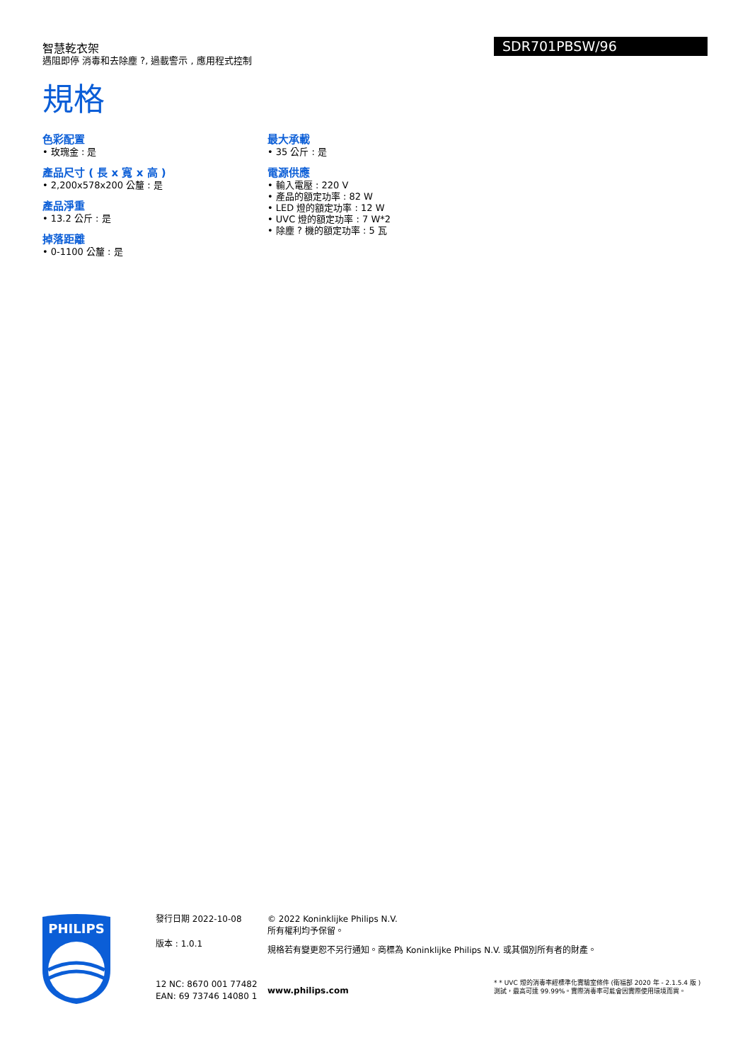智慧乾衣架
遇阻即停 消毒和去除塵 ?, 過載警示 , 應用程式控制
SDR701PBSW/96
規格
色彩配置
• 玫瑰金 : 是
產品尺寸 ( 長 x 寬 x 高 )
• 2,200x578x200 公釐 : 是
產品淨重
• 13.2 公斤 : 是
掉落距離
• 0-1100 公釐 : 是
最大承載
• 35 公斤 : 是
電源供應
• 輸入電壓 : 220 V
• 產品的額定功率 : 82 W
• LED 燈的額定功率 : 12 W
• UVC 燈的額定功率 : 7 W*2
• 除塵 ? 機的額定功率 : 5 瓦
PHILIPS
發行日期 2022-10-08
版本 : 1.0.1
12 NC: 8670 001 77482
EAN: 69 73746 14080 1
© 2022 Koninklijke Philips N.V.
所有權利均予保留。
規格若有變更恕不另行通知。商標為 Koninklijke Philips N.V. 或其個別所有者的財產。
www.philips.com
* * UVC 燈的消毒率經標準化實驗室條件 (衛福部 2020 年 - 2.1.5.4 版 ) 測試，最高可達 99.99%。實際消毒率可能會因實際使用環境而異。